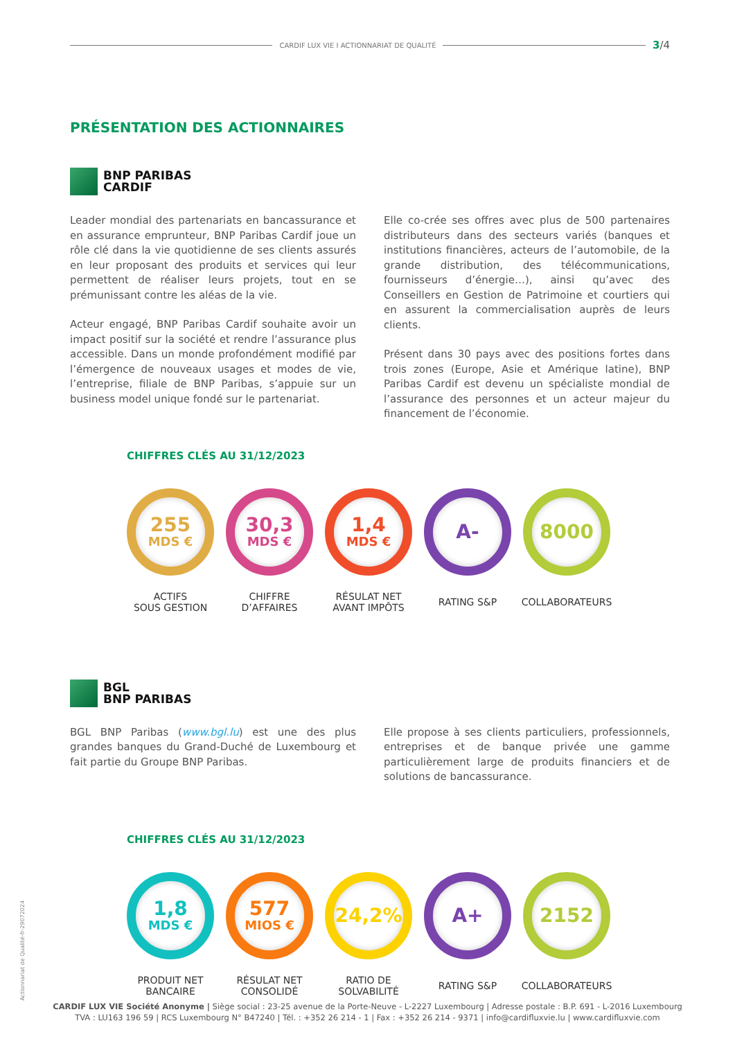CARDIF LUX VIE I ACTIONNARIAT DE QUALITÉ 3/4
PRÉSENTATION DES ACTIONNAIRES
BNP PARIBAS
CARDIF
Leader mondial des partenariats en bancassurance et en assurance emprunteur, BNP Paribas Cardif joue un rôle clé dans la vie quotidienne de ses clients assurés en leur proposant des produits et services qui leur permettent de réaliser leurs projets, tout en se prémunissant contre les aléas de la vie.
Acteur engagé, BNP Paribas Cardif souhaite avoir un impact positif sur la société et rendre l’assurance plus accessible. Dans un monde profondément modifié par l’émergence de nouveaux usages et modes de vie, l’entreprise, filiale de BNP Paribas, s’appuie sur un business model unique fondé sur le partenariat.
Elle co-crée ses offres avec plus de 500 partenaires distributeurs dans des secteurs variés (banques et institutions financières, acteurs de l’automobile, de la grande distribution, des télécommunications, fournisseurs d’énergie…), ainsi qu’avec des Conseillers en Gestion de Patrimoine et courtiers qui en assurent la commercialisation auprès de leurs clients.
Présent dans 30 pays avec des positions fortes dans trois zones (Europe, Asie et Amérique latine), BNP Paribas Cardif est devenu un spécialiste mondial de l’assurance des personnes et un acteur majeur du financement de l’économie.
CHIFFRES CLÉS AU 31/12/2023
255
MDS €
ACTIFS
SOUS GESTION
30,3
MDS €
CHIFFRE
D’AFFAIRES
1,4
MDS €
RÉSULAT NET
AVANT IMPÔTS
A-
RATING S&P
8000
COLLABORATEURS
BGL
BNP PARIBAS
BGL BNP Paribas (www.bgl.lu) est une des plus grandes banques du Grand-Duché de Luxembourg et fait partie du Groupe BNP Paribas.
Elle propose à ses clients particuliers, professionnels, entreprises et de banque privée une gamme particulièrement large de produits financiers et de solutions de bancassurance.
CHIFFRES CLÉS AU 31/12/2023
1,8
MDS €
PRODUIT NET
BANCAIRE
577
MIOS €
RÉSULAT NET
CONSOLIDÉ
24,2%
RATIO DE
SOLVABILITÉ
A+
RATING S&P
2152
COLLABORATEURS
Actionnariat de Qualité-fr-29072024
CARDIF LUX VIE Société Anonyme | Siège social : 23-25 avenue de la Porte-Neuve - L-2227 Luxembourg | Adresse postale : B.P. 691 - L-2016 Luxembourg
TVA : LU163 196 59 | RCS Luxembourg N° B47240 | Tél. : +352 26 214 - 1 | Fax : +352 26 214 - 9371 | info@cardifluxvie.lu | www.cardifluxvie.com